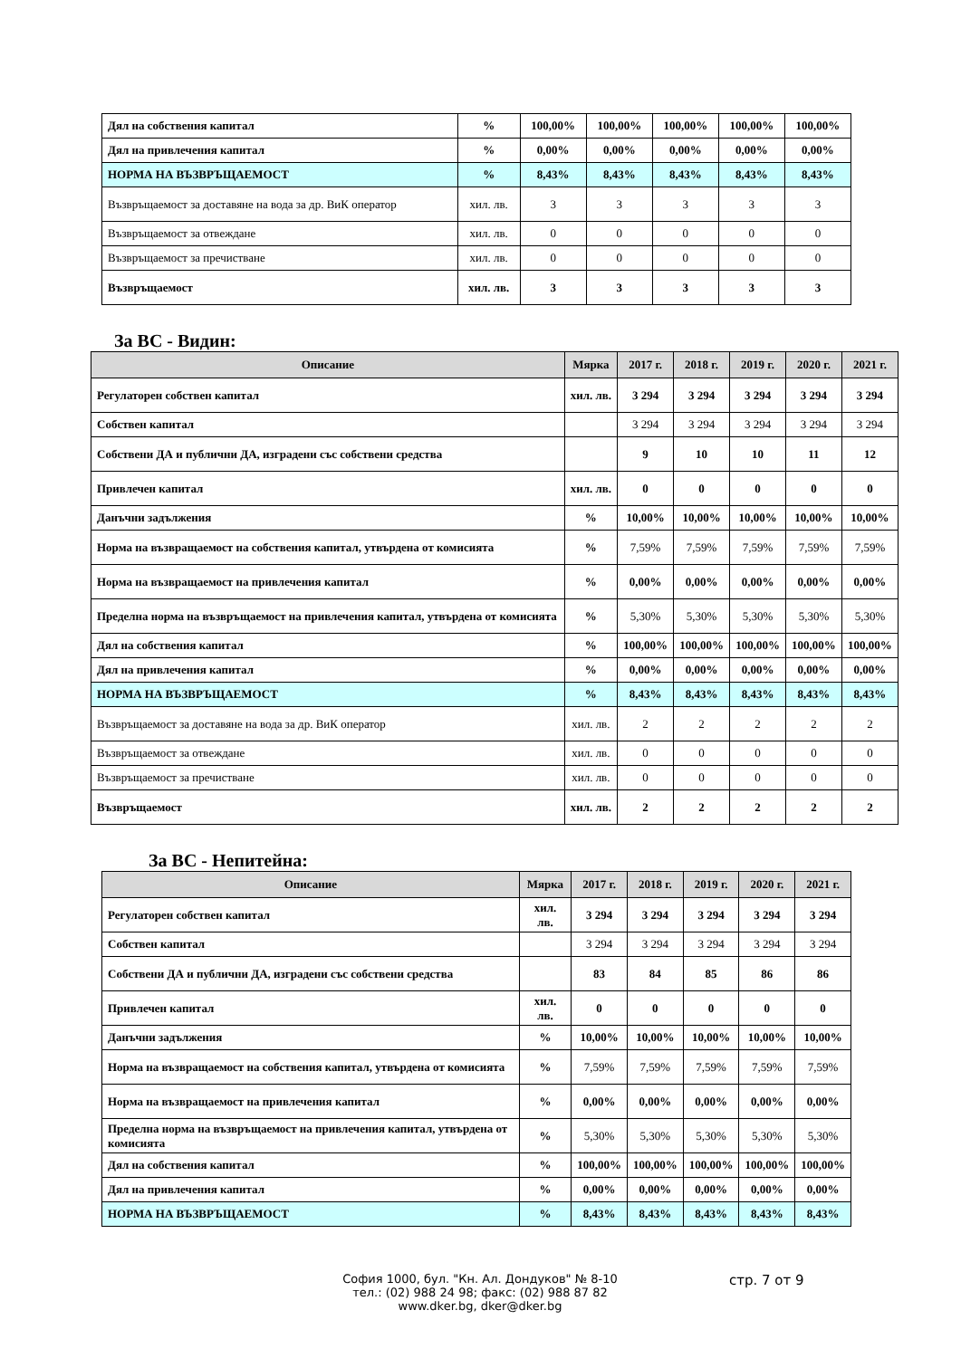| Дял на собствения капитал | % | 100,00% | 100,00% | 100,00% | 100,00% | 100,00% |
| Дял на привлечения капитал | % | 0,00% | 0,00% | 0,00% | 0,00% | 0,00% |
| НОРМА НА ВЪЗВРЪЩАЕМОСТ | % | 8,43% | 8,43% | 8,43% | 8,43% | 8,43% |
| Възвръщаемост за доставяне на вода за др. ВиК оператор | хил. лв. | 3 | 3 | 3 | 3 | 3 |
| Възвръщаемост за отвеждане | хил. лв. | 0 | 0 | 0 | 0 | 0 |
| Възвръщаемост за пречистване | хил. лв. | 0 | 0 | 0 | 0 | 0 |
| Възвръщаемост | хил. лв. | 3 | 3 | 3 | 3 | 3 |
За ВС - Видин:
| Описание | Мярка | 2017 г. | 2018 г. | 2019 г. | 2020 г. | 2021 г. |
| --- | --- | --- | --- | --- | --- | --- |
| Регулаторен собствен капитал | хил. лв. | 3 294 | 3 294 | 3 294 | 3 294 | 3 294 |
| Собствен капитал | | 3 294 | 3 294 | 3 294 | 3 294 | 3 294 |
| Собствени ДА и публични ДА, изградени със собствени средства | | 9 | 10 | 10 | 11 | 12 |
| Привлечен капитал | хил. лв. | 0 | 0 | 0 | 0 | 0 |
| Данъчни задължения | % | 10,00% | 10,00% | 10,00% | 10,00% | 10,00% |
| Норма на възвращаемост на собствения капитал, утвърдена от комисията | % | 7,59% | 7,59% | 7,59% | 7,59% | 7,59% |
| Норма на възвращаемост на привлечения капитал | % | 0,00% | 0,00% | 0,00% | 0,00% | 0,00% |
| Пределна норма на възвръщаемост на привлечения капитал, утвърдена от комисията | % | 5,30% | 5,30% | 5,30% | 5,30% | 5,30% |
| Дял на собствения капитал | % | 100,00% | 100,00% | 100,00% | 100,00% | 100,00% |
| Дял на привлечения капитал | % | 0,00% | 0,00% | 0,00% | 0,00% | 0,00% |
| НОРМА НА ВЪЗВРЪЩАЕМОСТ | % | 8,43% | 8,43% | 8,43% | 8,43% | 8,43% |
| Възвръщаемост за доставяне на вода за др. ВиК оператор | хил. лв. | 2 | 2 | 2 | 2 | 2 |
| Възвръщаемост за отвеждане | хил. лв. | 0 | 0 | 0 | 0 | 0 |
| Възвръщаемост за пречистване | хил. лв. | 0 | 0 | 0 | 0 | 0 |
| Възвръщаемост | хил. лв. | 2 | 2 | 2 | 2 | 2 |
За ВС - Непитейна:
| Описание | Мярка | 2017 г. | 2018 г. | 2019 г. | 2020 г. | 2021 г. |
| --- | --- | --- | --- | --- | --- | --- |
| Регулаторен собствен капитал | хил. лв. | 3 294 | 3 294 | 3 294 | 3 294 | 3 294 |
| Собствен капитал | | 3 294 | 3 294 | 3 294 | 3 294 | 3 294 |
| Собствени ДА и публични ДА, изградени със собствени средства | | 83 | 84 | 85 | 86 | 86 |
| Привлечен капитал | хил. лв. | 0 | 0 | 0 | 0 | 0 |
| Данъчни задължения | % | 10,00% | 10,00% | 10,00% | 10,00% | 10,00% |
| Норма на възвращаемост на собствения капитал, утвърдена от комисията | % | 7,59% | 7,59% | 7,59% | 7,59% | 7,59% |
| Норма на възвращаемост на привлечения капитал | % | 0,00% | 0,00% | 0,00% | 0,00% | 0,00% |
| Пределна норма на възвръщаемост на привлечения капитал, утвърдена от комисията | % | 5,30% | 5,30% | 5,30% | 5,30% | 5,30% |
| Дял на собствения капитал | % | 100,00% | 100,00% | 100,00% | 100,00% | 100,00% |
| Дял на привлечения капитал | % | 0,00% | 0,00% | 0,00% | 0,00% | 0,00% |
| НОРМА НА ВЪЗВРЪЩАЕМОСТ | % | 8,43% | 8,43% | 8,43% | 8,43% | 8,43% |
София 1000, бул. "Кн. Ал. Дондуков" № 8-10
тел.: (02) 988 24 98; факс: (02) 988 87 82
www.dker.bg, dker@dker.bg
стр. 7 от 9